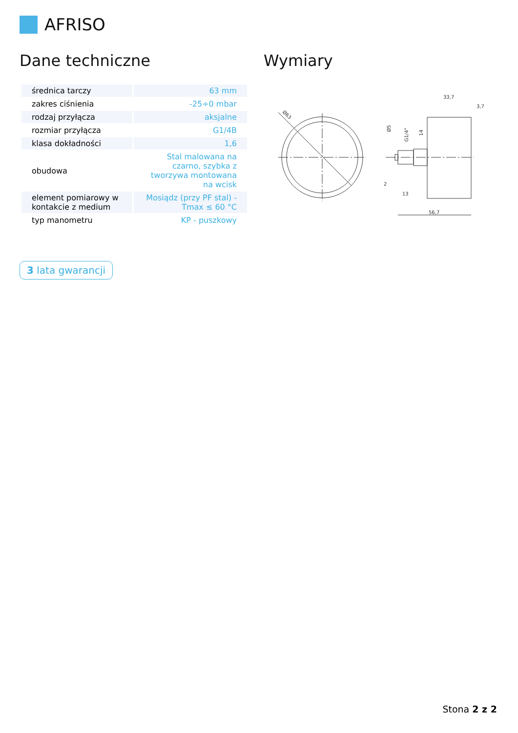AFRISO
Dane techniczne Wymiary
| średnica tarczy | 63 mm |
| zakres ciśnienia | -25÷0 mbar |
| rodzaj przyłącza | aksjalne |
| rozmiar przyłącza | G1/4B |
| klasa dokładności | 1,6 |
| obudowa | Stal malowana na czarno, szybka z tworzywa montowana na wcisk |
| element pomiarowy w kontakcie z medium | Mosiądz (przy PF stal) - Tmax ≤ 60 °C |
| typ manometru | KP - puszkowy |
3 lata gwarancji
Ø63
33,7
3,7
2
13
56,7
Ø5
G1/4"
14
Stona 2 z 2